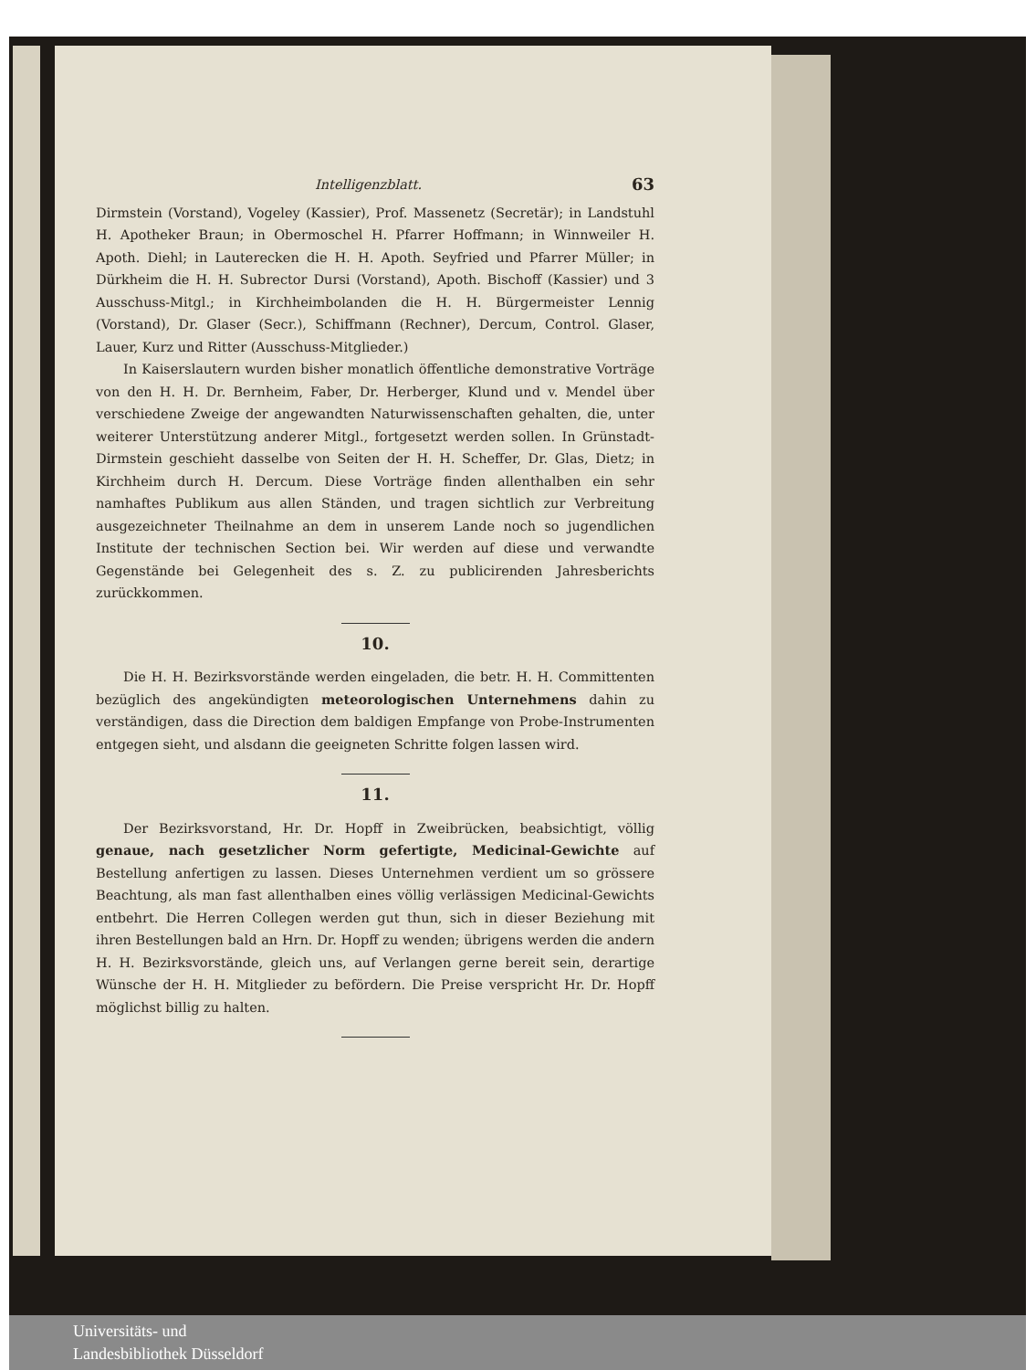Intelligenzblatt. 63
Dirmstein (Vorstand), Vogeley (Kassier), Prof. Massenetz (Secretär); in Landstuhl H. Apotheker Braun; in Obermoschel H. Pfarrer Hoffmann; in Winnweiler H. Apoth. Diehl; in Lauterecken die H. H. Apoth. Seyfried und Pfarrer Müller; in Dürkheim die H. H. Subrector Dursi (Vorstand), Apoth. Bischoff (Kassier) und 3 Ausschuss-Mitgl.; in Kirchheimbolanden die H. H. Bürgermeister Lennig (Vorstand), Dr. Glaser (Secr.), Schiffmann (Rechner), Dercum, Control. Glaser, Lauer, Kurz und Ritter (Ausschuss-Mitglieder.)
In Kaiserslautern wurden bisher monatlich öffentliche demonstrative Vorträge von den H. H. Dr. Bernheim, Faber, Dr. Herberger, Klund und v. Mendel über verschiedene Zweige der angewandten Naturwissenschaften gehalten, die, unter weiterer Unterstützung anderer Mitgl., fortgesetzt werden sollen. In Grünstadt-Dirmstein geschieht dasselbe von Seiten der H. H. Scheffer, Dr. Glas, Dietz; in Kirchheim durch H. Dercum. Diese Vorträge finden allenthalben ein sehr namhaftes Publikum aus allen Ständen, und tragen sichtlich zur Verbreitung ausgezeichneter Theilnahme an dem in unserem Lande noch so jugendlichen Institute der technischen Section bei. Wir werden auf diese und verwandte Gegenstände bei Gelegenheit des s. Z. zu publicirenden Jahresberichts zurückkommen.
10.
Die H. H. Bezirksvorstände werden eingeladen, die betr. H. H. Committenten bezüglich des angekündigten meteorologischen Unternehmens dahin zu verständigen, dass die Direction dem baldigen Empfange von Probe-Instrumenten entgegen sieht, und alsdann die geeigneten Schritte folgen lassen wird.
11.
Der Bezirksvorstand, Hr. Dr. Hopff in Zweibrücken, beabsichtigt, völlig genaue, nach gesetzlicher Norm gefertigte, Medicinal-Gewichte auf Bestellung anfertigen zu lassen. Dieses Unternehmen verdient um so grössere Beachtung, als man fast allenthalben eines völlig verlässigen Medicinal-Gewichts entbehrt. Die Herren Collegen werden gut thun, sich in dieser Beziehung mit ihren Bestellungen bald an Hrn. Dr. Hopff zu wenden; übrigens werden die andern H. H. Bezirksvorstände, gleich uns, auf Verlangen gerne bereit sein, derartige Wünsche der H. H. Mitglieder zu befördern. Die Preise verspricht Hr. Dr. Hopff möglichst billig zu halten.
Universitäts- und
Landesbibliothek Düsseldorf